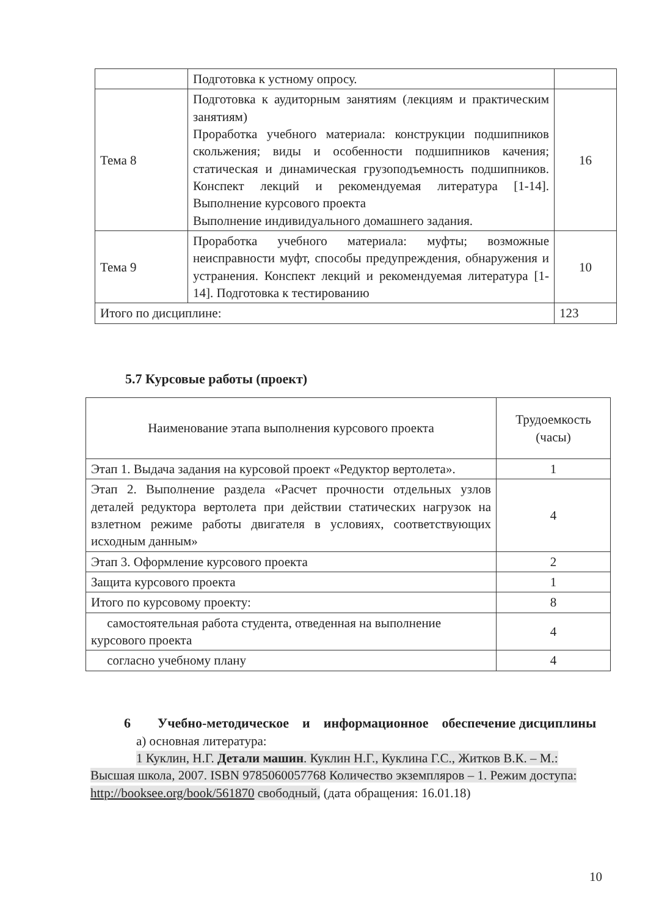| | Подготовка к устному опросу. | |
| Тема 8 | Подготовка к аудиторным занятиям (лекциям и практическим занятиям) Проработка учебного материала: конструкции подшипников скольжения; виды и особенности подшипников качения; статическая и динамическая грузоподъемность подшипников. Конспект лекций и рекомендуемая литература [1-14]. Выполнение курсового проекта Выполнение индивидуального домашнего задания. | 16 |
| Тема 9 | Проработка учебного материала: муфты; возможные неисправности муфт, способы предупреждения, обнаружения и устранения. Конспект лекций и рекомендуемая литература [1-14]. Подготовка к тестированию | 10 |
| Итого по дисциплине: | | 123 |
5.7 Курсовые работы (проект)
| Наименование этапа выполнения курсового проекта | Трудоемкость (часы) |
| --- | --- |
| Этап 1. Выдача задания на курсовой проект «Редуктор вертолета». | 1 |
| Этап 2. Выполнение раздела «Расчет прочности отдельных узлов деталей редуктора вертолета при действии статических нагрузок на взлетном режиме работы двигателя в условиях, соответствующих исходным данным» | 4 |
| Этап 3. Оформление курсового проекта | 2 |
| Защита курсового проекта | 1 |
| Итого по курсовому проекту: | 8 |
| самостоятельная работа студента, отведенная на выполнение курсового проекта | 4 |
| согласно учебному плану | 4 |
6 Учебно-методическое и информационное обеспечение дисциплины
а) основная литература:
1 Куклин, Н.Г. Детали машин. Куклин Н.Г., Куклина Г.С., Житков В.К. – М.: Высшая школа, 2007. ISBN 9785060057768 Количество экземпляров – 1. Режим доступа: http://booksee.org/book/561870 свободный, (дата обращения: 16.01.18)
10